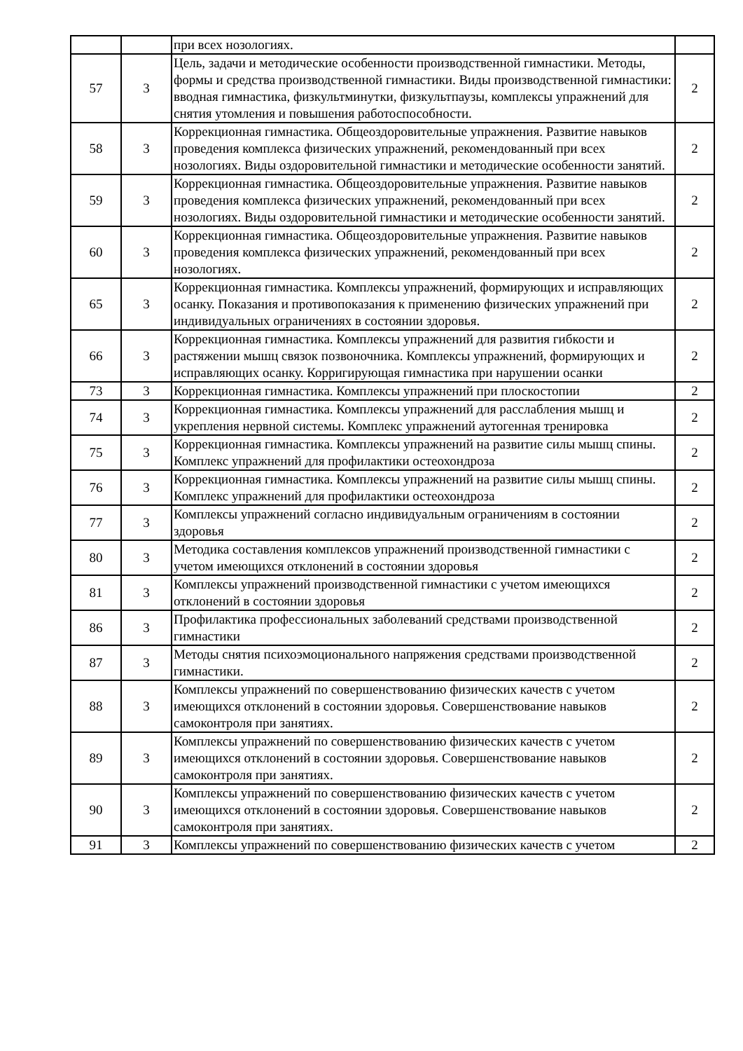| | | при всех нозологиях. | |
| 57 | 3 | Цель, задачи и методические особенности производственной гимнастики. Методы, формы и средства производственной гимнастики. Виды производственной гимнастики: вводная гимнастика, физкультминутки, физкультпаузы, комплексы упражнений для снятия утомления и повышения работоспособности. | 2 |
| 58 | 3 | Коррекционная гимнастика. Общеоздоровительные упражнения. Развитие навыков проведения комплекса физических упражнений, рекомендованный при всех нозологиях. Виды оздоровительной гимнастики и методические особенности занятий. | 2 |
| 59 | 3 | Коррекционная гимнастика. Общеоздоровительные упражнения. Развитие навыков проведения комплекса физических упражнений, рекомендованный при всех нозологиях. Виды оздоровительной гимнастики и методические особенности занятий. | 2 |
| 60 | 3 | Коррекционная гимнастика. Общеоздоровительные упражнения. Развитие навыков проведения комплекса физических упражнений, рекомендованный при всех нозологиях. | 2 |
| 65 | 3 | Коррекционная гимнастика. Комплексы упражнений, формирующих и исправляющих осанку. Показания и противопоказания к применению физических упражнений при индивидуальных ограничениях в состоянии здоровья. | 2 |
| 66 | 3 | Коррекционная гимнастика. Комплексы упражнений для развития гибкости и растяжении мышц связок позвоночника. Комплексы упражнений, формирующих и исправляющих осанку. Корригирующая гимнастика при нарушении осанки | 2 |
| 73 | 3 | Коррекционная гимнастика. Комплексы упражнений при плоскостопии | 2 |
| 74 | 3 | Коррекционная гимнастика. Комплексы упражнений для расслабления мышц и укрепления нервной системы. Комплекс упражнений аутогенная тренировка | 2 |
| 75 | 3 | Коррекционная гимнастика. Комплексы упражнений на развитие силы мышц спины. Комплекс упражнений для профилактики остеохондроза | 2 |
| 76 | 3 | Коррекционная гимнастика. Комплексы упражнений на развитие силы мышц спины. Комплекс упражнений для профилактики остеохондроза | 2 |
| 77 | 3 | Комплексы упражнений согласно индивидуальным ограничениям в состоянии здоровья | 2 |
| 80 | 3 | Методика составления комплексов упражнений производственной гимнастики с учетом имеющихся отклонений в состоянии здоровья | 2 |
| 81 | 3 | Комплексы упражнений производственной гимнастики с учетом имеющихся отклонений в состоянии здоровья | 2 |
| 86 | 3 | Профилактика профессиональных заболеваний средствами производственной гимнастики | 2 |
| 87 | 3 | Методы снятия психоэмоционального напряжения средствами производственной гимнастики. | 2 |
| 88 | 3 | Комплексы упражнений по совершенствованию физических качеств с учетом имеющихся отклонений в состоянии здоровья. Совершенствование навыков самоконтроля при занятиях. | 2 |
| 89 | 3 | Комплексы упражнений по совершенствованию физических качеств с учетом имеющихся отклонений в состоянии здоровья. Совершенствование навыков самоконтроля при занятиях. | 2 |
| 90 | 3 | Комплексы упражнений по совершенствованию физических качеств с учетом имеющихся отклонений в состоянии здоровья. Совершенствование навыков самоконтроля при занятиях. | 2 |
| 91 | 3 | Комплексы упражнений по совершенствованию физических качеств с учетом | 2 |